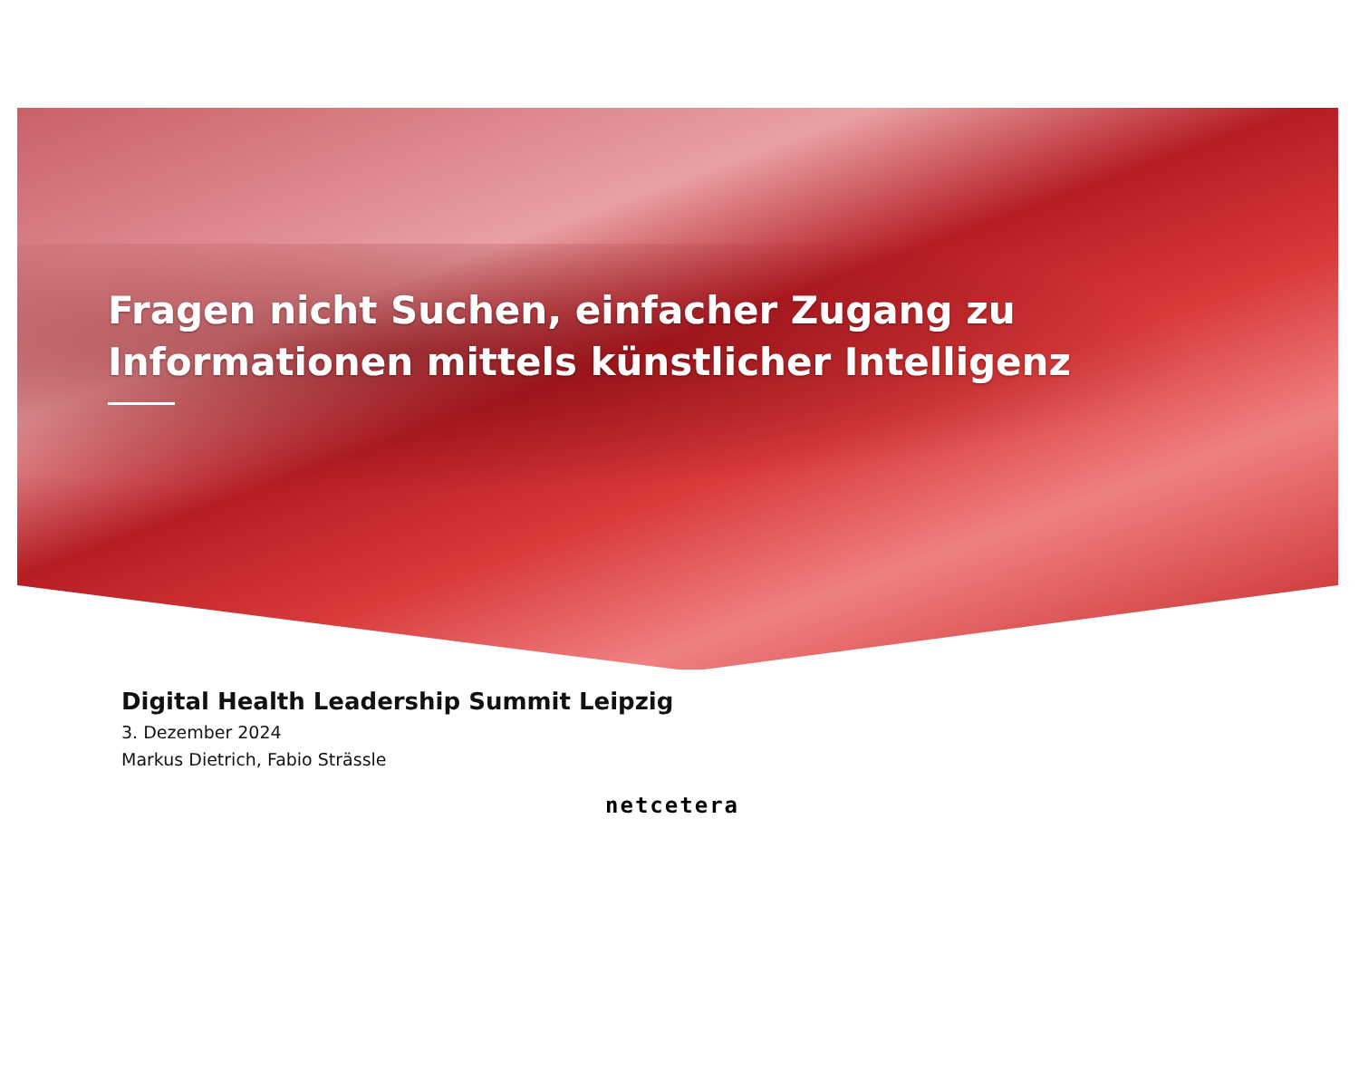Fragen nicht Suchen, einfacher Zugang zu
Informationen mittels künstlicher Intelligenz
Digital Health Leadership Summit Leipzig
3. Dezember 2024
Markus Dietrich, Fabio Strässle
netcetera